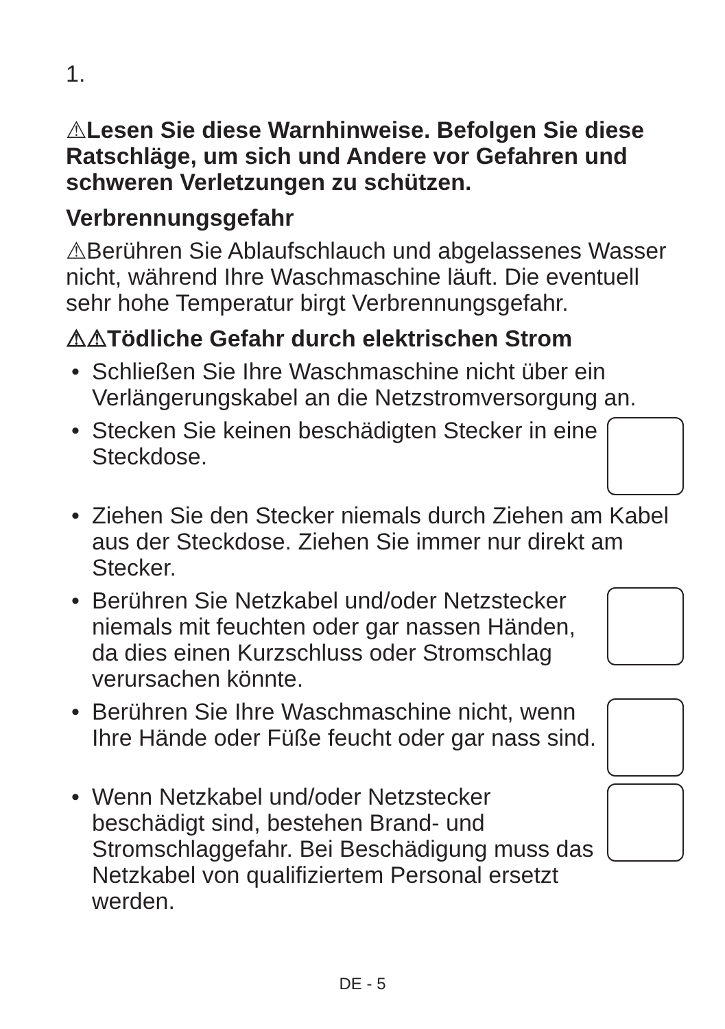1.
⚠Lesen Sie diese Warnhinweise. Befolgen Sie diese Ratschläge, um sich und Andere vor Gefahren und schweren Verletzungen zu schützen.
Verbrennungsgefahr
⚠Berühren Sie Ablaufschlauch und abgelassenes Wasser nicht, während Ihre Waschmaschine läuft. Die eventuell sehr hohe Temperatur birgt Verbrennungsgefahr.
⚠⚠Tödliche Gefahr durch elektrischen Strom
• Schließen Sie Ihre Waschmaschine nicht über ein Verlängerungskabel an die Netzstromversorgung an.
• Stecken Sie keinen beschädigten Stecker in eine Steckdose.
• Ziehen Sie den Stecker niemals durch Ziehen am Kabel aus der Steckdose. Ziehen Sie immer nur direkt am Stecker.
• Berühren Sie Netzkabel und/oder Netzstecker niemals mit feuchten oder gar nassen Händen, da dies einen Kurzschluss oder Stromschlag verursachen könnte.
• Berühren Sie Ihre Waschmaschine nicht, wenn Ihre Hände oder Füße feucht oder gar nass sind.
• Wenn Netzkabel und/oder Netzstecker beschädigt sind, bestehen Brand- und Stromschlaggefahr. Bei Beschädigung muss das Netzkabel von qualifiziertem Personal ersetzt werden.
DE - 5